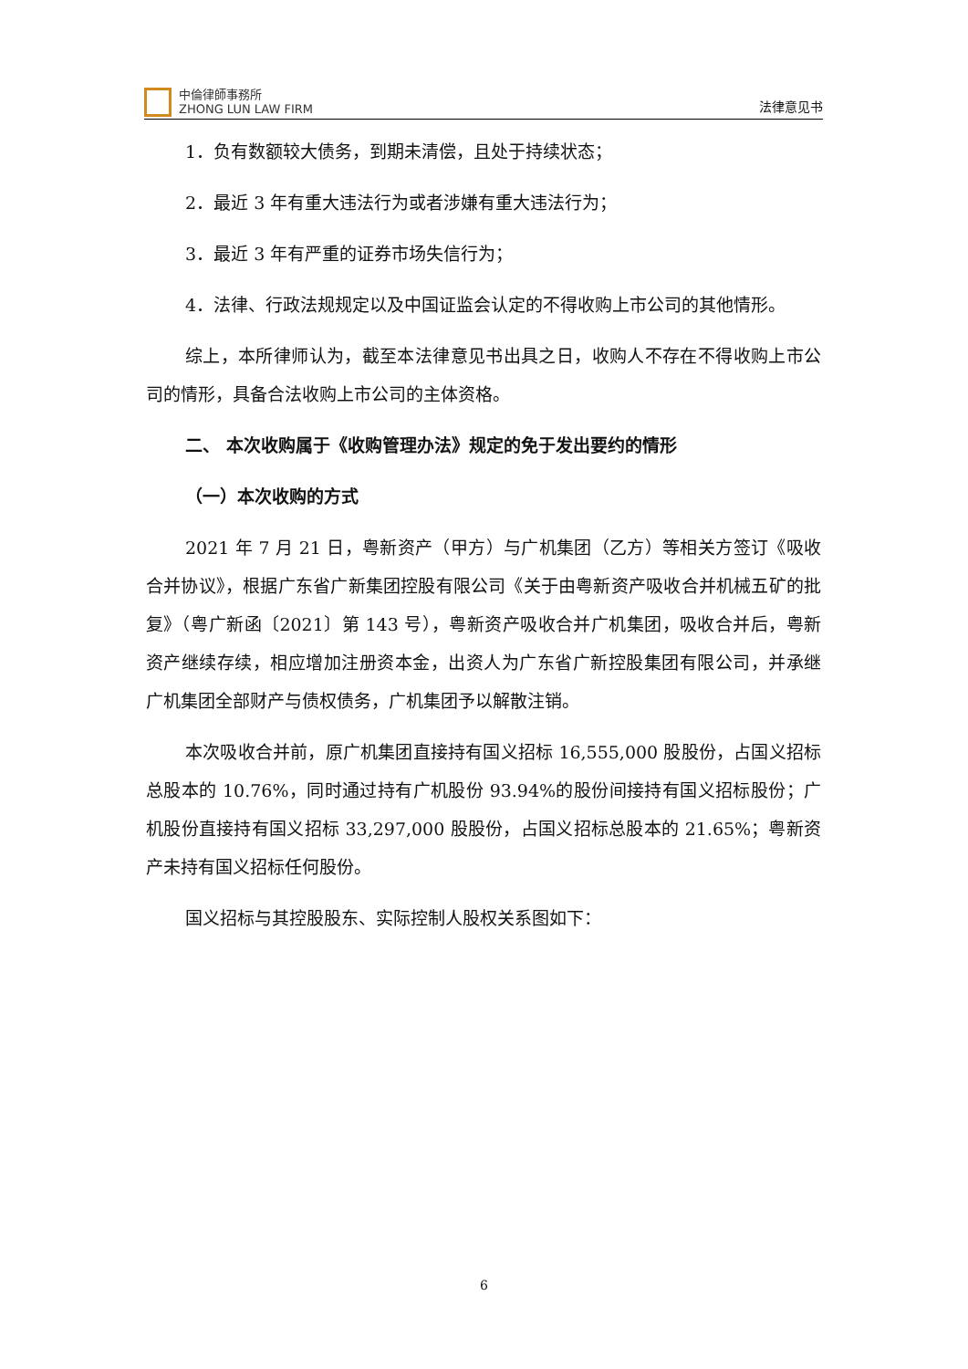中倫律師事務所
ZHONG LUN LAW FIRM
法律意见书
1．负有数额较大债务，到期未清偿，且处于持续状态；
2．最近 3 年有重大违法行为或者涉嫌有重大违法行为；
3．最近 3 年有严重的证券市场失信行为；
4．法律、行政法规规定以及中国证监会认定的不得收购上市公司的其他情形。
综上，本所律师认为，截至本法律意见书出具之日，收购人不存在不得收购上市公司的情形，具备合法收购上市公司的主体资格。
二、 本次收购属于《收购管理办法》规定的免于发出要约的情形
（一）本次收购的方式
2021 年 7 月 21 日，粤新资产（甲方）与广机集团（乙方）等相关方签订《吸收合并协议》，根据广东省广新集团控股有限公司《关于由粤新资产吸收合并机械五矿的批复》（粤广新函〔2021〕第 143 号），粤新资产吸收合并广机集团，吸收合并后，粤新资产继续存续，相应增加注册资本金，出资人为广东省广新控股集团有限公司，并承继广机集团全部财产与债权债务，广机集团予以解散注销。
本次吸收合并前，原广机集团直接持有国义招标 16,555,000 股股份，占国义招标总股本的 10.76%，同时通过持有广机股份 93.94%的股份间接持有国义招标股份；广机股份直接持有国义招标 33,297,000 股股份，占国义招标总股本的 21.65%；粤新资产未持有国义招标任何股份。
国义招标与其控股股东、实际控制人股权关系图如下：
6